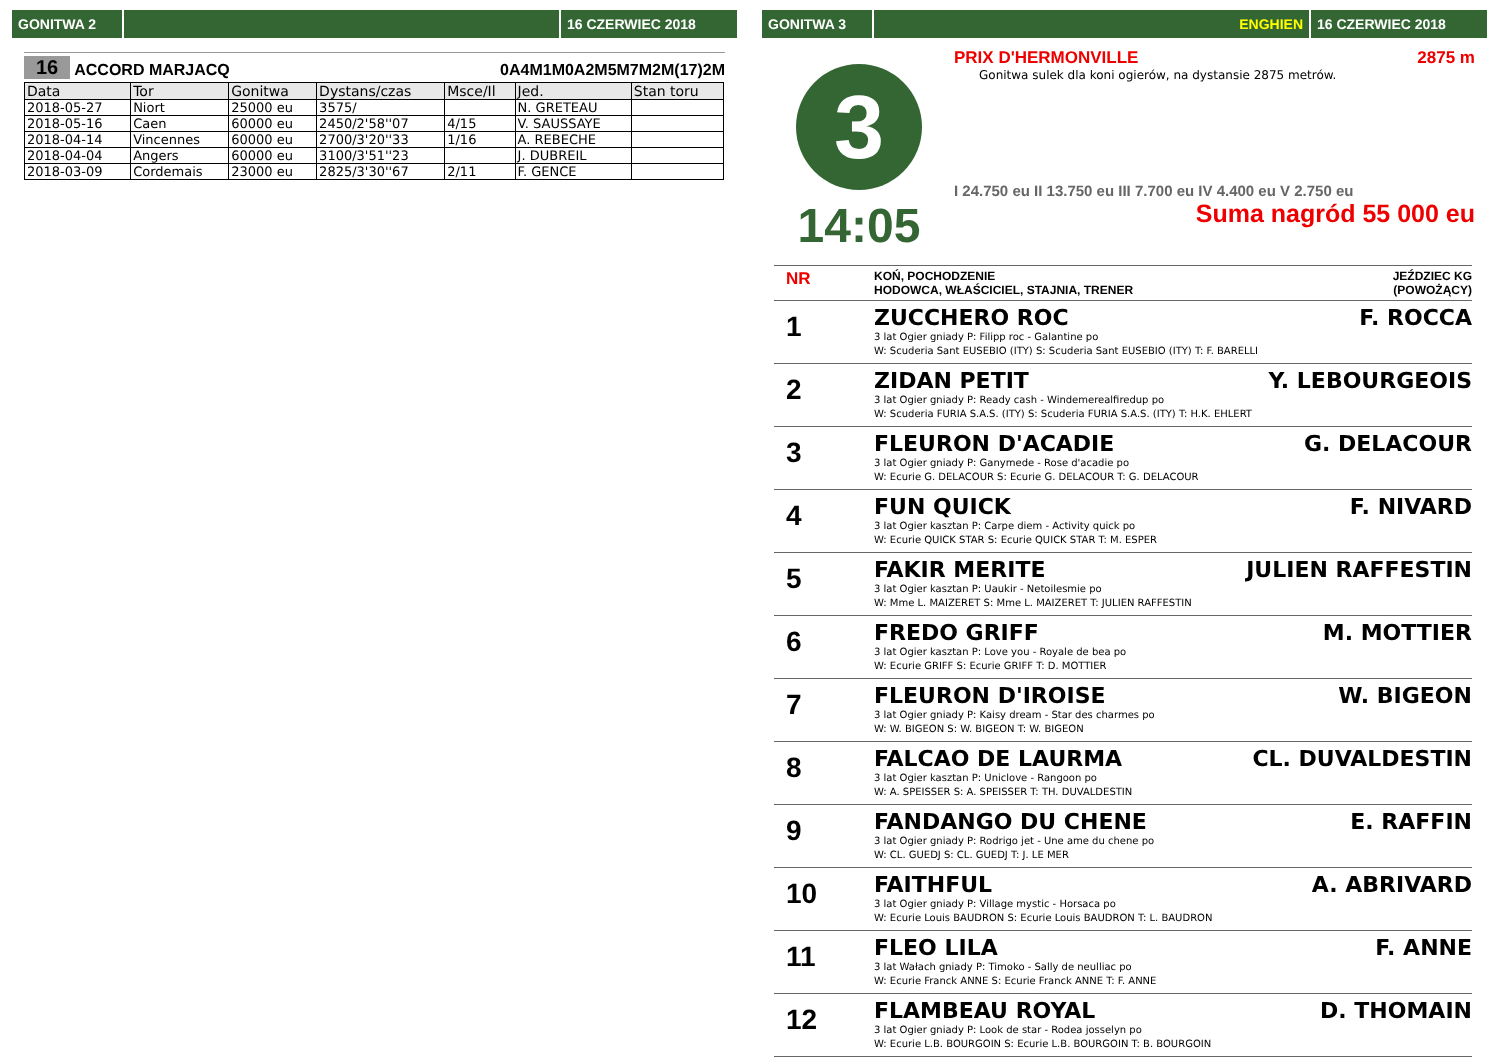GONITWA 2 16 CZERWIEC 2018
16 ACCORD MARJACQ 0A4M1M0A2M5M7M2M(17)2M
| Data | Tor | Gonitwa | Dystans/czas | Msce/Il | Jed. | Stan toru |
| --- | --- | --- | --- | --- | --- | --- |
| 2018-05-27 | Niort | 25000 eu | 3575/ | | N. GRETEAU | |
| 2018-05-16 | Caen | 60000 eu | 2450/2'58''07 | 4/15 | V. SAUSSAYE | |
| 2018-04-14 | Vincennes | 60000 eu | 2700/3'20''33 | 1/16 | A. REBECHE | |
| 2018-04-04 | Angers | 60000 eu | 3100/3'51''23 | | J. DUBREIL | |
| 2018-03-09 | Cordemais | 23000 eu | 2825/3'30''67 | 2/11 | F. GENCE | |
GONITWA 3 ENGHIEN 16 CZERWIEC 2018
3
14:05
PRIX D'HERMONVILLE 2875 m
Gonitwa sulek dla koni ogierów, na dystansie 2875 metrów.
I 24.750 eu II 13.750 eu III 7.700 eu IV 4.400 eu V 2.750 eu
Suma nagród 55 000 eu
NR
KOŃ, POCHODZENIE
HODOWCA, WŁAŚCICIEL, STAJNIA, TRENER
JEŹDZIEC KG
(POWOŻĄCY)
1
ZUCCHERO ROC F. ROCCA
3 lat Ogier gniady P: Filipp roc - Galantine po
W: Scuderia Sant EUSEBIO (ITY) S: Scuderia Sant EUSEBIO (ITY) T: F. BARELLI
2
ZIDAN PETIT Y. LEBOURGEOIS
3 lat Ogier gniady P: Ready cash - Windemerealfiredup po
W: Scuderia FURIA S.A.S. (ITY) S: Scuderia FURIA S.A.S. (ITY) T: H.K. EHLERT
3
FLEURON D'ACADIE G. DELACOUR
3 lat Ogier gniady P: Ganymede - Rose d'acadie po
W: Ecurie G. DELACOUR S: Ecurie G. DELACOUR T: G. DELACOUR
4
FUN QUICK F. NIVARD
3 lat Ogier kasztan P: Carpe diem - Activity quick po
W: Ecurie QUICK STAR S: Ecurie QUICK STAR T: M. ESPER
5
FAKIR MERITE JULIEN RAFFESTIN
3 lat Ogier kasztan P: Uaukir - Netoilesmie po
W: Mme L. MAIZERET S: Mme L. MAIZERET T: JULIEN RAFFESTIN
6
FREDO GRIFF M. MOTTIER
3 lat Ogier kasztan P: Love you - Royale de bea po
W: Ecurie GRIFF S: Ecurie GRIFF T: D. MOTTIER
7
FLEURON D'IROISE W. BIGEON
3 lat Ogier gniady P: Kaisy dream - Star des charmes po
W: W. BIGEON S: W. BIGEON T: W. BIGEON
8
FALCAO DE LAURMA CL. DUVALDESTIN
3 lat Ogier kasztan P: Uniclove - Rangoon po
W: A. SPEISSER S: A. SPEISSER T: TH. DUVALDESTIN
9
FANDANGO DU CHENE E. RAFFIN
3 lat Ogier gniady P: Rodrigo jet - Une ame du chene po
W: CL. GUEDJ S: CL. GUEDJ T: J. LE MER
10
FAITHFUL A. ABRIVARD
3 lat Ogier gniady P: Village mystic - Horsaca po
W: Ecurie Louis BAUDRON S: Ecurie Louis BAUDRON T: L. BAUDRON
11
FLEO LILA F. ANNE
3 lat Wałach gniady P: Timoko - Sally de neulliac po
W: Ecurie Franck ANNE S: Ecurie Franck ANNE T: F. ANNE
12
FLAMBEAU ROYAL D. THOMAIN
3 lat Ogier gniady P: Look de star - Rodea josselyn po
W: Ecurie L.B. BOURGOIN S: Ecurie L.B. BOURGOIN T: B. BOURGOIN